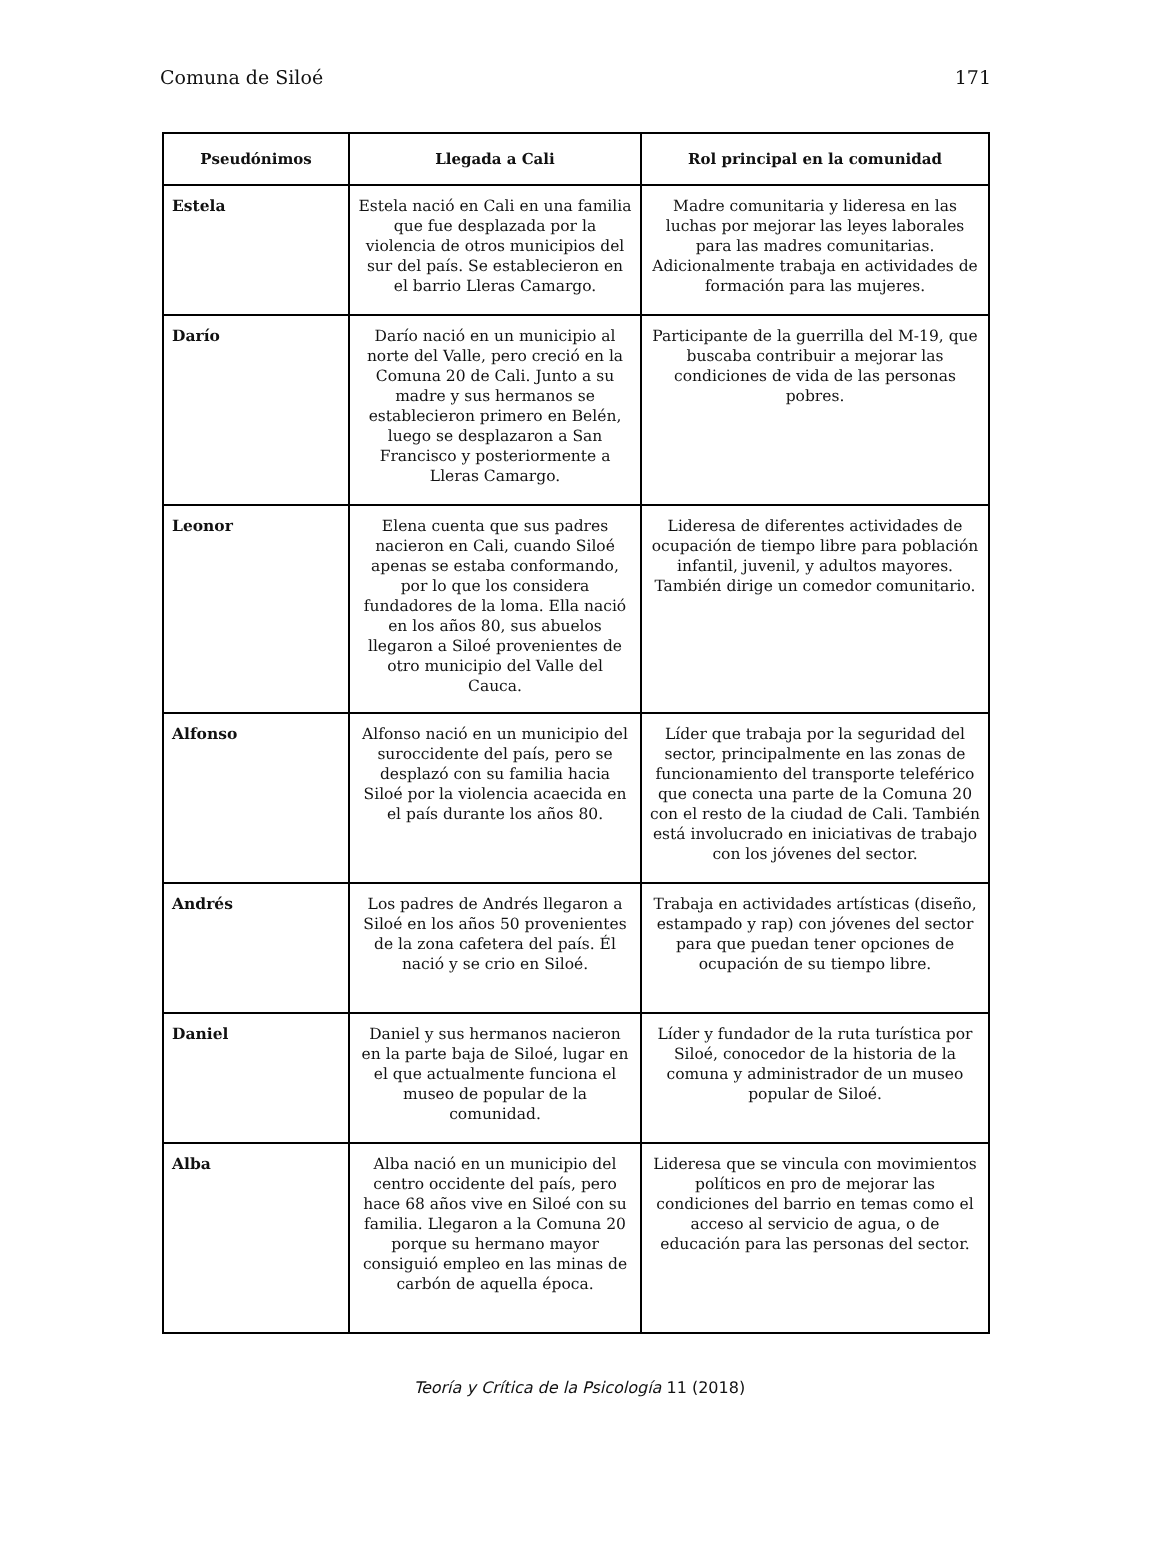Comuna de Siloé 171
| Pseudónimos | Llegada a Cali | Rol principal en la comunidad |
| --- | --- | --- |
| Estela | Estela nació en Cali en una familia que fue desplazada por la violencia de otros municipios del sur del país. Se establecieron en el barrio Lleras Camargo. | Madre comunitaria y lideresa en las luchas por mejorar las leyes laborales para las madres comunitarias. Adicionalmente trabaja en actividades de formación para las mujeres. |
| Darío | Darío nació en un municipio al norte del Valle, pero creció en la Comuna 20 de Cali. Junto a su madre y sus hermanos se establecieron primero en Belén, luego se desplazaron a San Francisco y posteriormente a Lleras Camargo. | Participante de la guerrilla del M-19, que buscaba contribuir a mejorar las condiciones de vida de las personas pobres. |
| Leonor | Elena cuenta que sus padres nacieron en Cali, cuando Siloé apenas se estaba conformando, por lo que los considera fundadores de la loma. Ella nació en los años 80, sus abuelos llegaron a Siloé provenientes de otro municipio del Valle del Cauca. | Lideresa de diferentes actividades de ocupación de tiempo libre para población infantil, juvenil, y adultos mayores. También dirige un comedor comunitario. |
| Alfonso | Alfonso nació en un municipio del suroccidente del país, pero se desplazó con su familia hacia Siloé por la violencia acaecida en el país durante los años 80. | Líder que trabaja por la seguridad del sector, principalmente en las zonas de funcionamiento del transporte teleférico que conecta una parte de la Comuna 20 con el resto de la ciudad de Cali. También está involucrado en iniciativas de trabajo con los jóvenes del sector. |
| Andrés | Los padres de Andrés llegaron a Siloé en los años 50 provenientes de la zona cafetera del país. Él nació y se crio en Siloé. | Trabaja en actividades artísticas (diseño, estampado y rap) con jóvenes del sector para que puedan tener opciones de ocupación de su tiempo libre. |
| Daniel | Daniel y sus hermanos nacieron en la parte baja de Siloé, lugar en el que actualmente funciona el museo de popular de la comunidad. | Líder y fundador de la ruta turística por Siloé, conocedor de la historia de la comuna y administrador de un museo popular de Siloé. |
| Alba | Alba nació en un municipio del centro occidente del país, pero hace 68 años vive en Siloé con su familia. Llegaron a la Comuna 20 porque su hermano mayor consiguió empleo en las minas de carbón de aquella época. | Lideresa que se vincula con movimientos políticos en pro de mejorar las condiciones del barrio en temas como el acceso al servicio de agua, o de educación para las personas del sector. |
Teoría y Crítica de la Psicología 11 (2018)